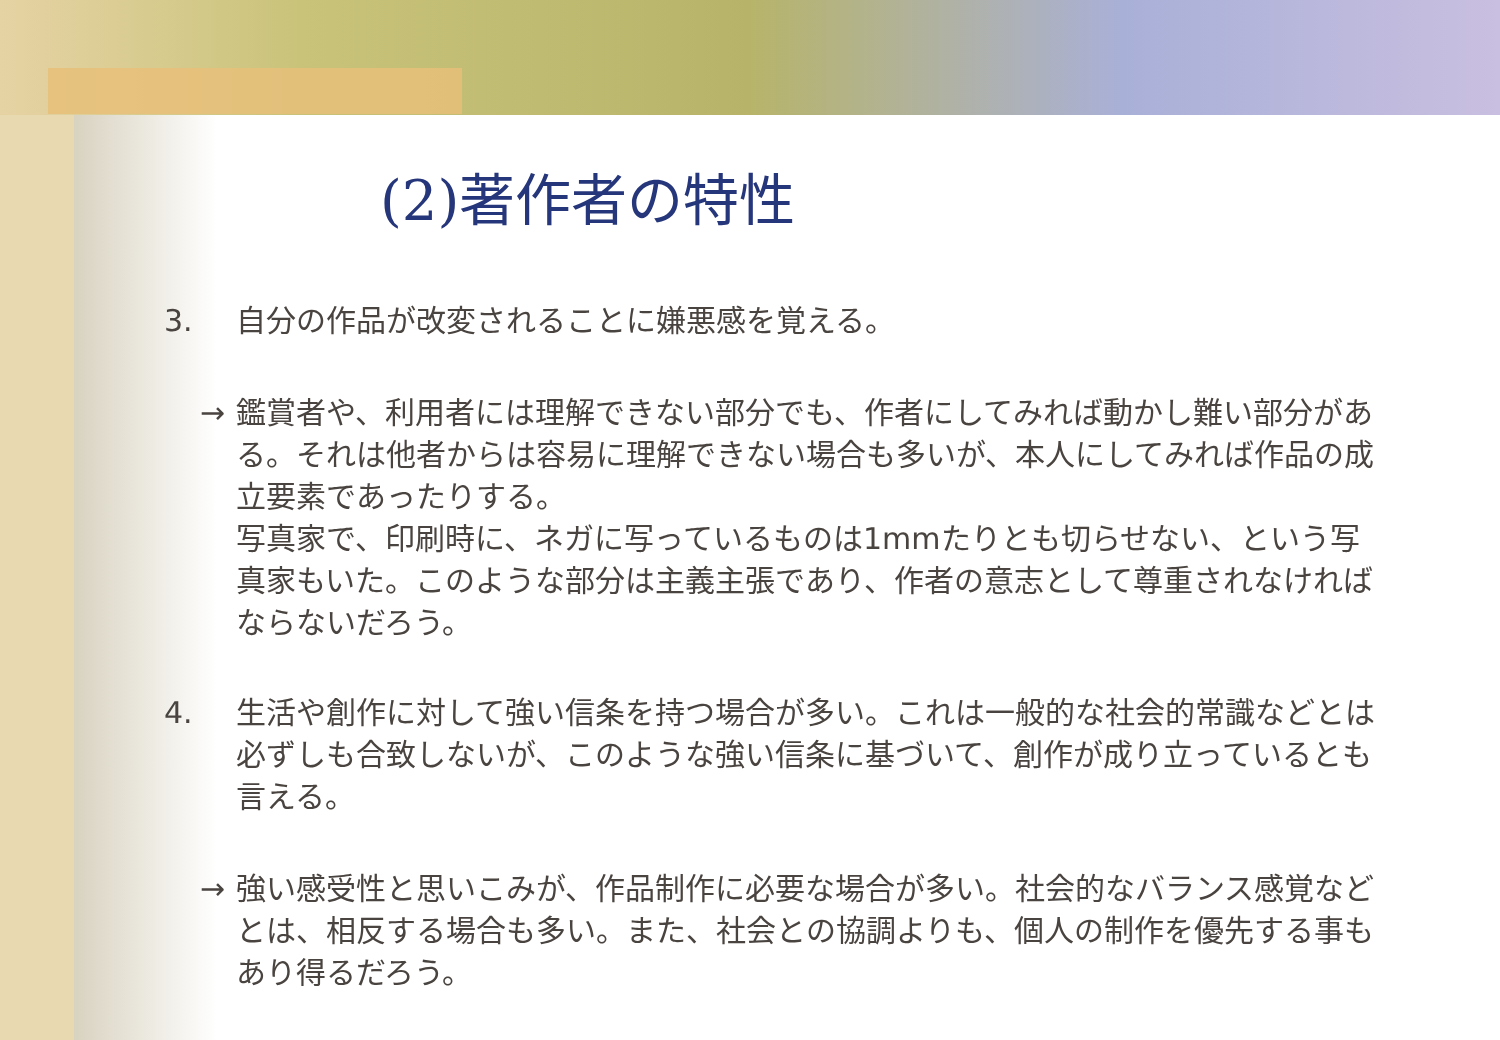(2)著作者の特性
3. 自分の作品が改変されることに嫌悪感を覚える。
→ 鑑賞者や、利用者には理解できない部分でも、作者にしてみれば動かし難い部分がある。それは他者からは容易に理解できない場合も多いが、本人にしてみれば作品の成立要素であったりする。
写真家で、印刷時に、ネガに写っているものは1mmたりとも切らせない、という写真家もいた。このような部分は主義主張であり、作者の意志として尊重されなければならないだろう。
4. 生活や創作に対して強い信条を持つ場合が多い。これは一般的な社会的常識などとは必ずしも合致しないが、このような強い信条に基づいて、創作が成り立っているとも言える。
→ 強い感受性と思いこみが、作品制作に必要な場合が多い。社会的なバランス感覚などとは、相反する場合も多い。また、社会との協調よりも、個人の制作を優先する事もあり得るだろう。